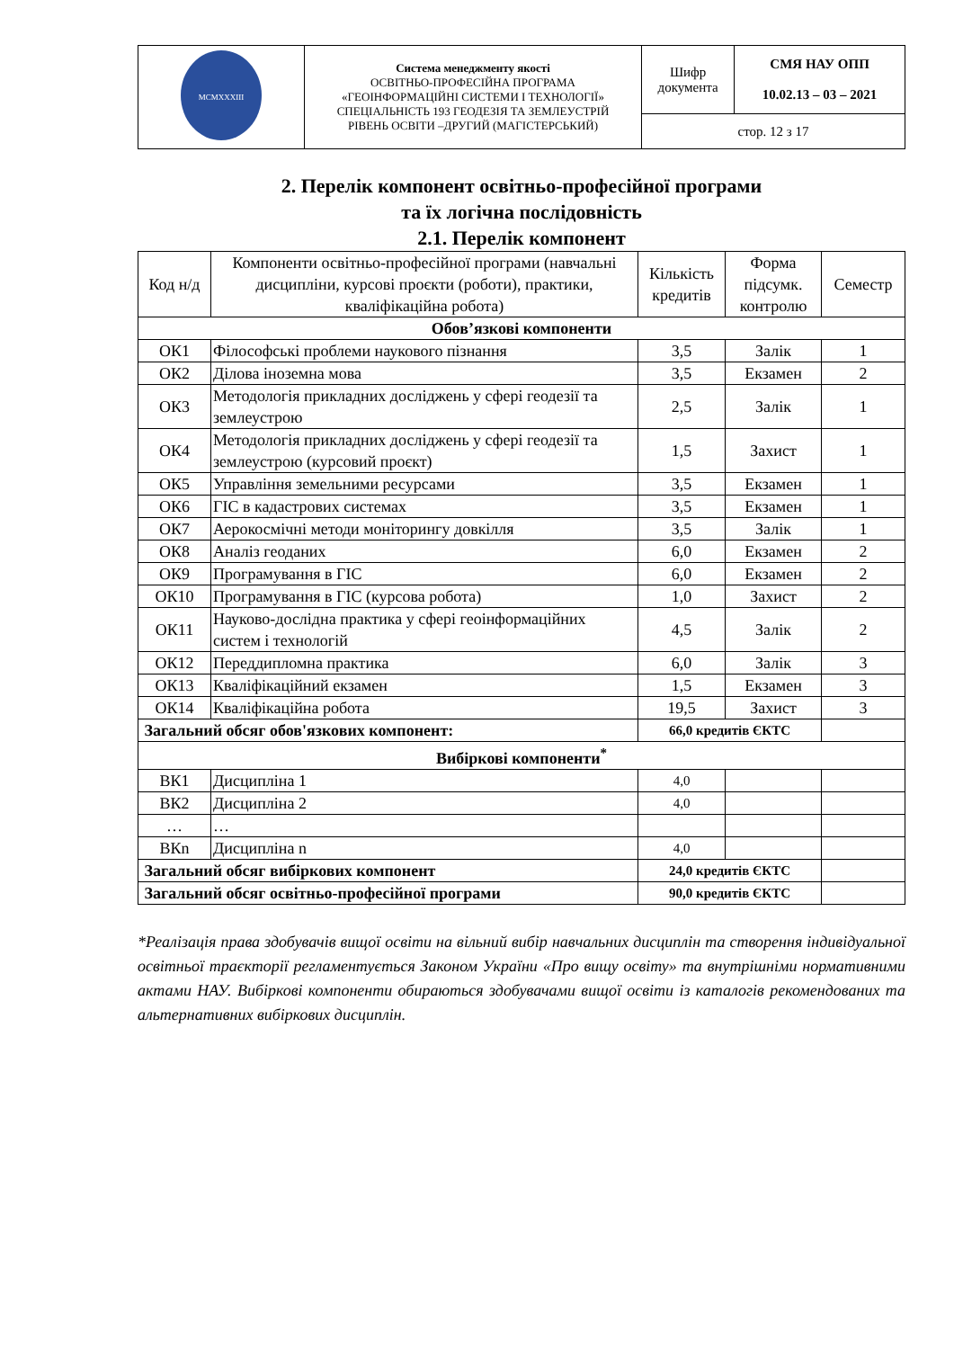| MCMXXXIII | Система менеджменту якості ОСВІТНЬО-ПРОФЕСІЙНА ПРОГРАМА «ГЕОІНФОРМАЦІЙНІ СИСТЕМИ І ТЕХНОЛОГІЇ» СПЕЦІАЛЬНІСТЬ 193 ГЕОДЕЗІЯ ТА ЗЕМЛЕУСТРІЙ РІВЕНЬ ОСВІТИ –ДРУГИЙ (МАГІСТЕРСЬКИЙ) | Шифр документа | СМЯ НАУ ОПП 10.02.13 – 03 – 2021 |
| | | стор. 12 з 17 | |
2. Перелік компонент освітньо-професійної програми
та їх логічна послідовність
2.1. Перелік компонент
| Код н/д | Компоненти освітньо-професійної програми (навчальні дисципліни, курсові проєкти (роботи), практики, кваліфікаційна робота) | Кількість кредитів | Форма підсумк. контролю | Семестр |
| Обов’язкові компоненти | | | | |
| ОК1 | Філософські проблеми наукового пізнання | 3,5 | Залік | 1 |
| ОК2 | Ділова іноземна мова | 3,5 | Екзамен | 2 |
| ОК3 | Методологія прикладних досліджень у сфері геодезії та землеустрою | 2,5 | Залік | 1 |
| ОК4 | Методологія прикладних досліджень у сфері геодезії та землеустрою (курсовий проєкт) | 1,5 | Захист | 1 |
| ОК5 | Управління земельними ресурсами | 3,5 | Екзамен | 1 |
| ОК6 | ГІС в кадастрових системах | 3,5 | Екзамен | 1 |
| ОК7 | Аерокосмічні методи моніторингу довкілля | 3,5 | Залік | 1 |
| ОК8 | Аналіз геоданих | 6,0 | Екзамен | 2 |
| ОК9 | Програмування в ГІС | 6,0 | Екзамен | 2 |
| ОК10 | Програмування в ГІС (курсова робота) | 1,0 | Захист | 2 |
| ОК11 | Науково-дослідна практика у сфері геоінформаційних систем і технологій | 4,5 | Залік | 2 |
| ОК12 | Переддипломна практика | 6,0 | Залік | 3 |
| ОК13 | Кваліфікаційний екзамен | 1,5 | Екзамен | 3 |
| ОК14 | Кваліфікаційна робота | 19,5 | Захист | 3 |
| Загальний обсяг обов'язкових компонент: | | 66,0 кредитів ЄКТС | | |
| Вибіркові компоненти<sup>*</sup> | | | | |
| ВК1 | Дисципліна 1 | 4,0 | | |
| ВК2 | Дисципліна 2 | 4,0 | | |
| … | … | | | |
| ВКn | Дисципліна n | 4,0 | | |
| Загальний обсяг вибіркових компонент | | 24,0 кредитів ЄКТС | | |
| Загальний обсяг освітньо-професійної програми | | 90,0 кредитів ЄКТС | | |
*Реалізація права здобувачів вищої освіти на вільний вибір навчальних дисциплін та створення індивідуальної освітньої траєкторії регламентується Законом України «Про вищу освіту» та внутрішніми нормативними актами НАУ. Вибіркові компоненти обираються здобувачами вищої освіти із каталогів рекомендованих та альтернативних вибіркових дисциплін.